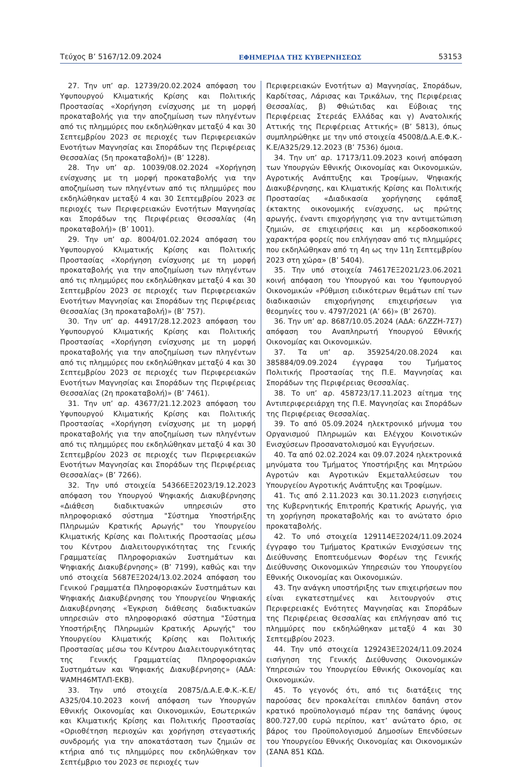Τεύχος B’ 5167/12.09.2024 ΕΦΗΜΕΡΙΔΑ ΤΗΣ ΚΥΒΕΡΝΗΣΕΩΣ 53153
27. Την υπ’ αρ. 12739/20.02.2024 απόφαση του Υφυπουργού Κλιματικής Κρίσης και Πολιτικής Προστασίας «Χορήγηση ενίσχυσης με τη μορφή προκαταβολής για την αποζημίωση των πληγέντων από τις πλημμύρες που εκδηλώθηκαν μεταξύ 4 και 30 Σεπτεμβρίου 2023 σε περιοχές των Περιφερειακών Ενοτήτων Μαγνησίας και Σποράδων της Περιφέρειας Θεσσαλίας (5η προκαταβολή)» (Β’ 1228).
28. Την υπ’ αρ. 10039/08.02.2024 «Χορήγηση ενίσχυσης με τη μορφή προκαταβολής για την αποζημίωση των πληγέντων από τις πλημμύρες που εκδηλώθηκαν μεταξύ 4 και 30 Σεπτεμβρίου 2023 σε περιοχές των Περιφερειακών Ενοτήτων Μαγνησίας και Σποράδων της Περιφέρειας Θεσσαλίας (4η προκαταβολή)» (Β’ 1001).
29. Την υπ’ αρ. 8004/01.02.2024 απόφαση του Υφυπουργού Κλιματικής Κρίσης και Πολιτικής Προστασίας «Χορήγηση ενίσχυσης με τη μορφή προκαταβολής για την αποζημίωση των πληγέντων από τις πλημμύρες που εκδηλώθηκαν μεταξύ 4 και 30 Σεπτεμβρίου 2023 σε περιοχές των Περιφερειακών Ενοτήτων Μαγνησίας και Σποράδων της Περιφέρειας Θεσσαλίας (3η προκαταβολή)» (Β’ 757).
30. Την υπ’ αρ. 44917/28.12.2023 απόφαση του Υφυπουργού Κλιματικής Κρίσης και Πολιτικής Προστασίας «Χορήγηση ενίσχυσης με τη μορφή προκαταβολής για την αποζημίωση των πληγέντων από τις πλημμύρες που εκδηλώθηκαν μεταξύ 4 και 30 Σεπτεμβρίου 2023 σε περιοχές των Περιφερειακών Ενοτήτων Μαγνησίας και Σποράδων της Περιφέρειας Θεσσαλίας (2η προκαταβολή)» (Β’ 7461).
31. Την υπ’ αρ. 43677/21.12.2023 απόφαση του Υφυπουργού Κλιματικής Κρίσης και Πολιτικής Προστασίας «Χορήγηση ενίσχυσης με τη μορφή προκαταβολής για την αποζημίωση των πληγέντων από τις πλημμύρες που εκδηλώθηκαν μεταξύ 4 και 30 Σεπτεμβρίου 2023 σε περιοχές των Περιφερειακών Ενοτήτων Μαγνησίας και Σποράδων της Περιφέρειας Θεσσαλίας» (Β’ 7266).
32. Την υπό στοιχεία 54366ΕΞ2023/19.12.2023 απόφαση του Υπουργού Ψηφιακής Διακυβέρνησης «Διάθεση διαδικτυακών υπηρεσιών στο πληροφοριακό σύστημα "Σύστημα Υποστήριξης Πληρωμών Κρατικής Αρωγής" του Υπουργείου Κλιματικής Κρίσης και Πολιτικής Προστασίας μέσω του Κέντρου Διαλειτουργικότητας της Γενικής Γραμματείας Πληροφοριακών Συστημάτων και Ψηφιακής Διακυβέρνησης» (Β’ 7199), καθώς και την υπό στοιχεία 5687ΕΞ2024/13.02.2024 απόφαση του Γενικού Γραμματέα Πληροφοριακών Συστημάτων και Ψηφιακής Διακυβέρνησης του Υπουργείου Ψηφιακής Διακυβέρνησης «Έγκριση διάθεσης διαδικτυακών υπηρεσιών στο πληροφοριακό σύστημα "Σύστημα Υποστήριξης Πληρωμών Κρατικής Αρωγής" του Υπουργείου Κλιματικής Κρίσης και Πολιτικής Προστασίας μέσω του Κέντρου Διαλειτουργικότητας της Γενικής Γραμματείας Πληροφοριακών Συστημάτων και Ψηφιακής Διακυβέρνησης» (ΑΔΑ: ΨΑΜΗ46ΜΤΛΠ-ΕΚΒ).
33. Την υπό στοιχεία 20875/Δ.Α.Ε.Φ.Κ.-Κ.Ε/Α325/04.10.2023 κοινή απόφαση των Υπουργών Εθνικής Οικονομίας και Οικονομικών, Εσωτερικών και Κλιματικής Κρίσης και Πολιτικής Προστασίας «Οριοθέτηση περιοχών και χορήγηση στεγαστικής συνδρομής για την αποκατάσταση των ζημιών σε κτήρια από τις πλημμύρες που εκδηλώθηκαν τον Σεπτέμβριο του 2023 σε περιοχές των
Περιφερειακών Ενοτήτων α) Μαγνησίας, Σποράδων, Καρδίτσας, Λάρισας και Τρικάλων, της Περιφέρειας Θεσσαλίας, β) Φθιώτιδας και Εύβοιας της Περιφέρειας Στερεάς Ελλάδας και γ) Ανατολικής Αττικής της Περιφέρειας Αττικής» (Β’ 5813), όπως συμπληρώθηκε με την υπό στοιχεία 45008/Δ.Α.Ε.Φ.Κ.-Κ.Ε/Α325/29.12.2023 (Β’ 7536) όμοια.
34. Την υπ’ αρ. 17173/11.09.2023 κοινή απόφαση των Υπουργών Εθνικής Οικονομίας και Οικονομικών, Αγροτικής Ανάπτυξης και Τροφίμων, Ψηφιακής Διακυβέρνησης, και Κλιματικής Κρίσης και Πολιτικής Προστασίας «Διαδικασία χορήγησης εφάπαξ έκτακτης οικονομικής ενίσχυσης, ως πρώτης αρωγής, έναντι επιχορήγησης για την αντιμετώπιση ζημιών, σε επιχειρήσεις και μη κερδοσκοπικού χαρακτήρα φορείς που επλήγησαν από τις πλημμύρες που εκδηλώθηκαν από τη 4η ως την 11η Σεπτεμβρίου 2023 στη χώρα» (Β’ 5404).
35. Την υπό στοιχεία 74617ΕΞ2021/23.06.2021 κοινή απόφαση του Υπουργού και του Υφυπουργού Οικονομικών «Ρύθμιση ειδικότερων θεμάτων επί των διαδικασιών επιχορήγησης επιχειρήσεων για θεομηνίες του ν. 4797/2021 (Α’ 66)» (Β’ 2670).
36. Την υπ’ αρ. 8687/10.05.2024 (ΑΔΑ: 6ΛΖΖΗ-7Σ7) απόφαση του Αναπληρωτή Υπουργού Εθνικής Οικονομίας και Οικονομικών.
37. Τα υπ’ αρ. 359254/20.08.2024 και 385884/09.09.2024 έγγραφα του Τμήματος Πολιτικής Προστασίας της Π.Ε. Μαγνησίας και Σποράδων της Περιφέρειας Θεσσαλίας.
38. Το υπ’ αρ. 458723/17.11.2023 αίτημα της Αντιπεριφερειάρχη της Π.Ε. Μαγνησίας και Σποράδων της Περιφέρειας Θεσσαλίας.
39. Το από 05.09.2024 ηλεκτρονικό μήνυμα του Οργανισμού Πληρωμών και Ελέγχου Κοινοτικών Ενισχύσεων Προσανατολισμού και Εγγυήσεων.
40. Τα από 02.02.2024 και 09.07.2024 ηλεκτρονικά μηνύματα του Τμήματος Υποστήριξης και Μητρώου Αγροτών και Αγροτικών Εκμεταλλεύσεων του Υπουργείου Αγροτικής Ανάπτυξης και Τροφίμων.
41. Τις από 2.11.2023 και 30.11.2023 εισηγήσεις της Κυβερνητικής Επιτροπής Κρατικής Αρωγής, για τη χορήγηση προκαταβολής και το ανώτατο όριο προκαταβολής.
42. Το υπό στοιχεία 129114ΕΞ2024/11.09.2024 έγγραφο του Τμήματος Κρατικών Ενισχύσεων της Διεύθυνσης Εποπτευόμενων Φορέων της Γενικής Διεύθυνσης Οικονομικών Υπηρεσιών του Υπουργείου Εθνικής Οικονομίας και Οικονομικών.
43. Την ανάγκη υποστήριξης των επιχειρήσεων που είναι εγκατεστημένες και λειτουργούν στις Περιφερειακές Ενότητες Μαγνησίας και Σποράδων της Περιφέρειας Θεσσαλίας και επλήγησαν από τις πλημμύρες που εκδηλώθηκαν μεταξύ 4 και 30 Σεπτεμβρίου 2023.
44. Την υπό στοιχεία 129243ΕΞ2024/11.09.2024 εισήγηση της Γενικής Διεύθυνσης Οικονομικών Υπηρεσιών του Υπουργείου Εθνικής Οικονομίας και Οικονομικών.
45. Το γεγονός ότι, από τις διατάξεις της παρούσας δεν προκαλείται επιπλέον δαπάνη στον κρατικό προϋπολογισμό πέραν της δαπάνης ύψους 800.727,00 ευρώ περίπου, κατ’ ανώτατο όριο, σε βάρος του Προϋπολογισμού Δημοσίων Επενδύσεων του Υπουργείου Εθνικής Οικονομίας και Οικονομικών (ΣΑΝΑ 851 ΚΩΔ.